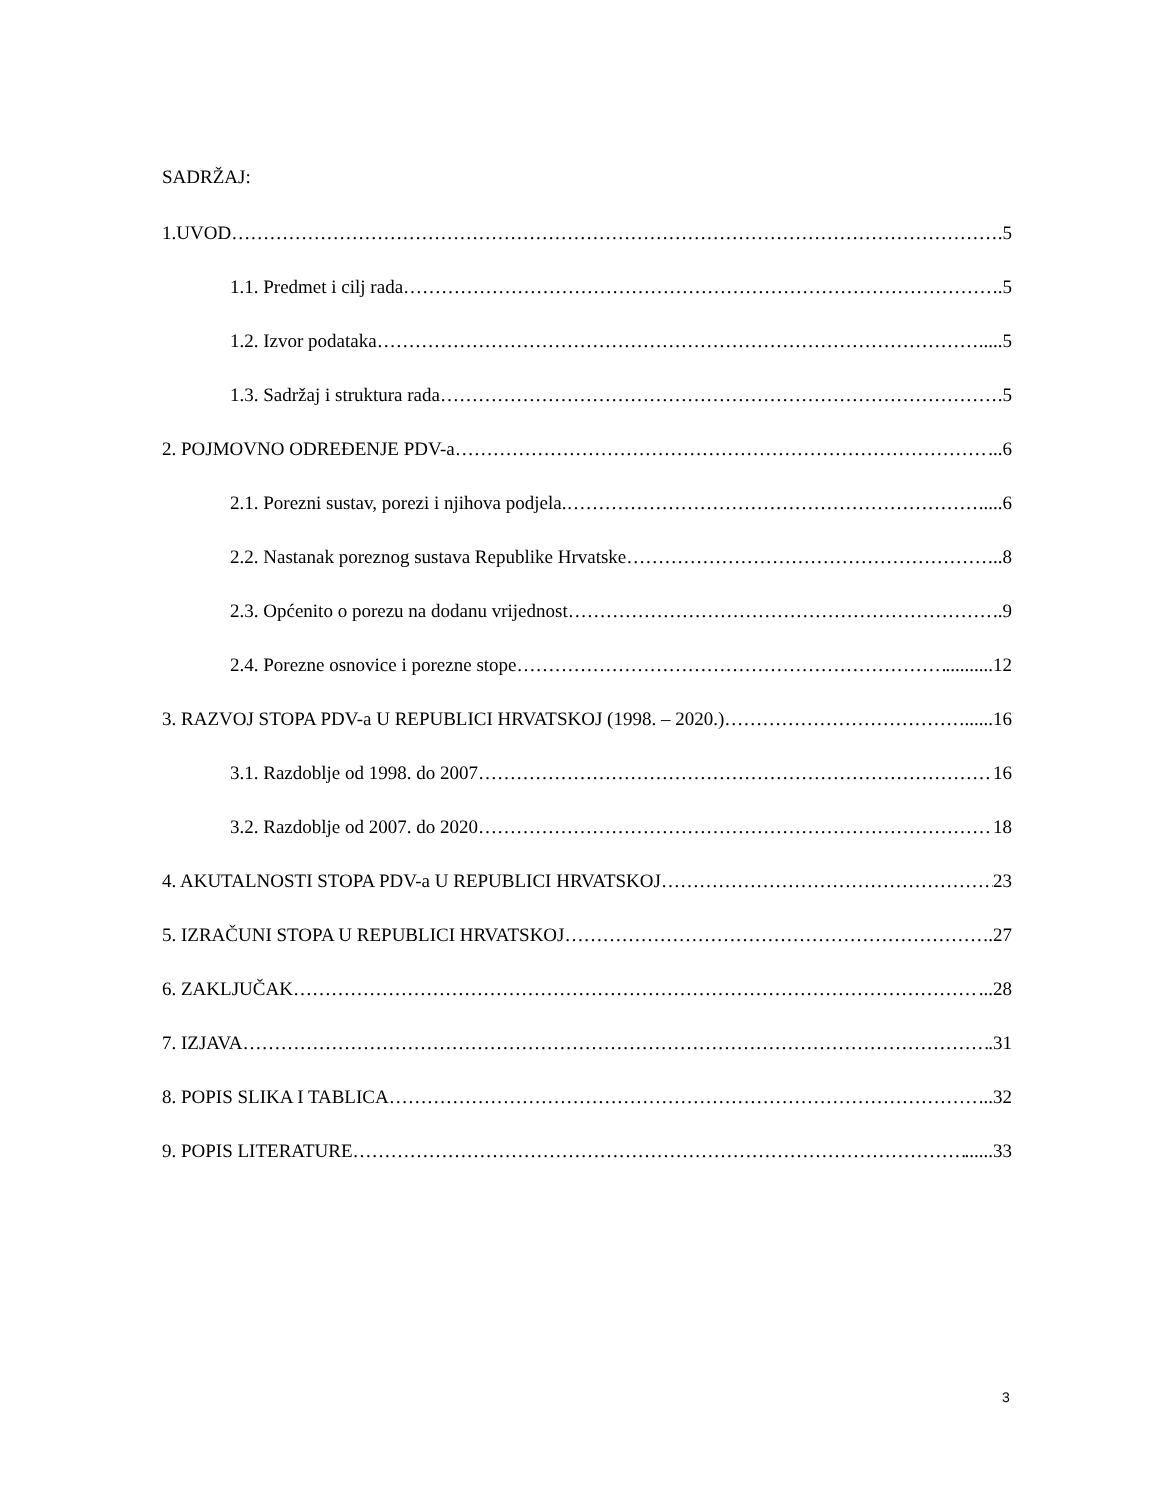SADRŽAJ:
1.UVOD .5
1.1. Predmet i cilj rada .5
1.2. Izvor podataka .....5
1.3. Sadržaj i struktura rada .5
2. POJMOVNO ODREĐENJE PDV-a ...6
2.1. Porezni sustav, porezi i njihova podjela. .....6
2.2. Nastanak poreznog sustava Republike Hrvatske ..8
2.3. Općenito o porezu na dodanu vrijednost ..9
2.4. Porezne osnovice i porezne stope ..........12
3. RAZVOJ STOPA PDV-a U REPUBLICI HRVATSKOJ (1998. – 2020.) ......16
3.1. Razdoblje od 1998. do 2007 16
3.2. Razdoblje od 2007. do 2020 18
4. AKUTALNOSTI STOPA PDV-a U REPUBLICI HRVATSKOJ 23
5. IZRAČUNI STOPA U REPUBLICI HRVATSKOJ .27
6. ZAKLJUČAK ...28
7. IZJAVA .31
8. POPIS SLIKA I TABLICA ...32
9. POPIS LITERATURE ......33
3